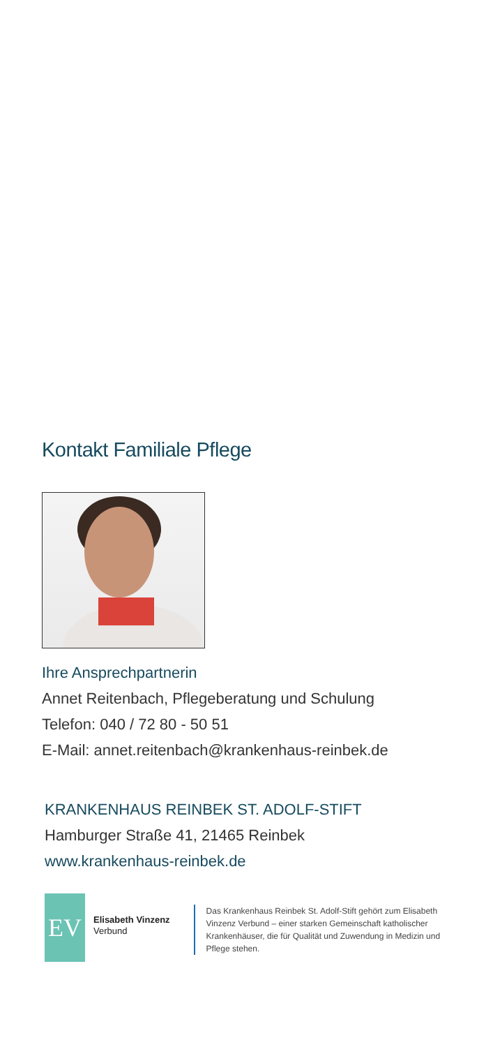Kontakt Familiale Pflege
Ihre Ansprechpartnerin
Annet Reitenbach, Pflegeberatung und Schulung
Telefon: 040 / 72 80 - 50 51
E-Mail: annet.reitenbach@krankenhaus-reinbek.de
KRANKENHAUS REINBEK ST. ADOLF-STIFT
Hamburger Straße 41, 21465 Reinbek
www.krankenhaus-reinbek.de
EV
Elisabeth Vinzenz
Verbund
Das Krankenhaus Reinbek St. Adolf-Stift gehört zum Elisabeth Vinzenz Verbund – einer starken Gemeinschaft katholischer Krankenhäuser, die für Qualität und Zuwendung in Medizin und Pflege stehen.